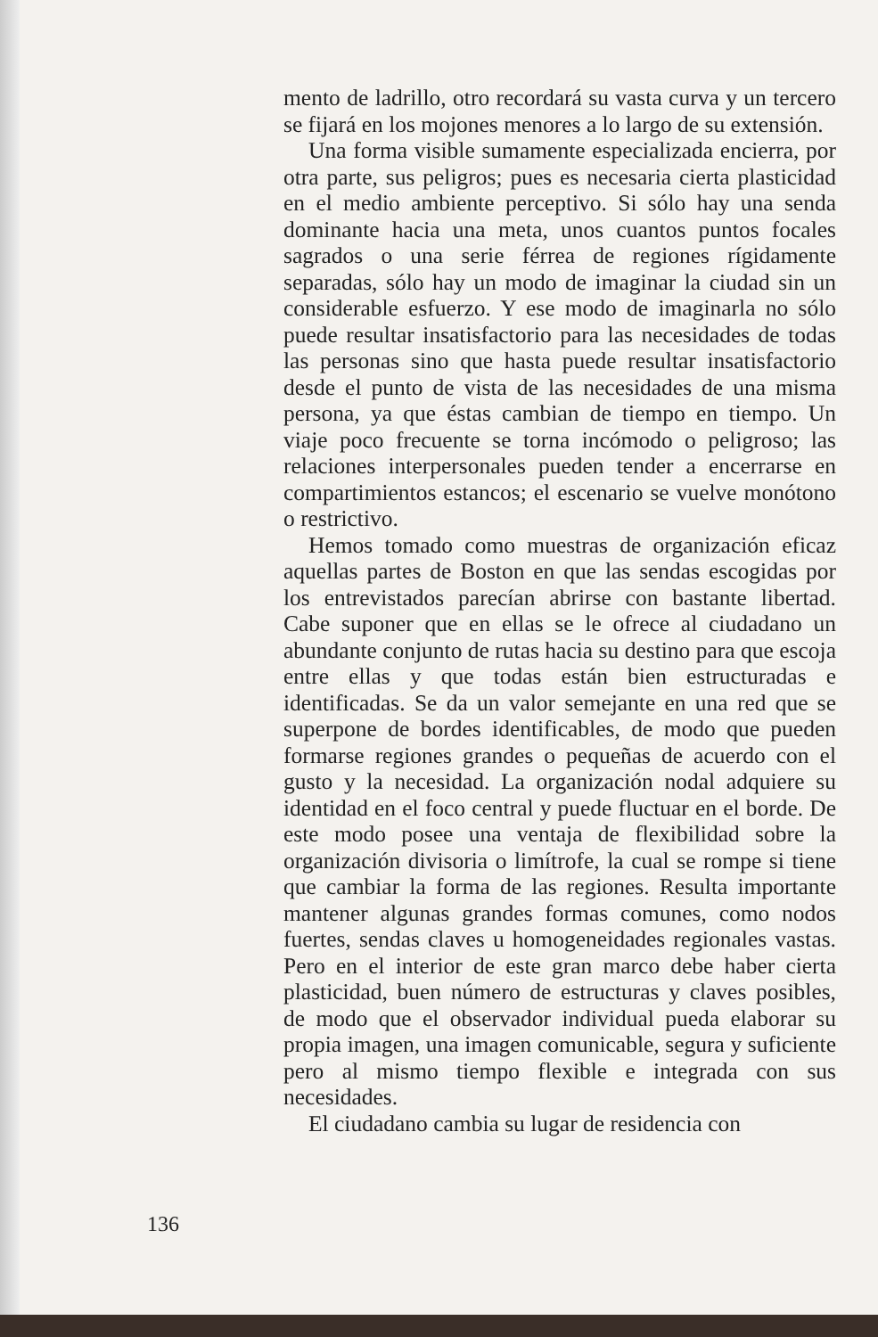mento de ladrillo, otro recordará su vasta curva y un tercero se fijará en los mojones menores a lo largo de su extensión.
Una forma visible sumamente especializada encierra, por otra parte, sus peligros; pues es necesaria cierta plasticidad en el medio ambiente perceptivo. Si sólo hay una senda dominante hacia una meta, unos cuantos puntos focales sagrados o una serie férrea de regiones rígidamente separadas, sólo hay un modo de imaginar la ciudad sin un considerable esfuerzo. Y ese modo de imaginarla no sólo puede resultar insatisfactorio para las necesidades de todas las personas sino que hasta puede resultar insatisfactorio desde el punto de vista de las necesidades de una misma persona, ya que éstas cambian de tiempo en tiempo. Un viaje poco frecuente se torna incómodo o peligroso; las relaciones interpersonales pueden tender a encerrarse en compartimientos estancos; el escenario se vuelve monótono o restrictivo.
Hemos tomado como muestras de organización eficaz aquellas partes de Boston en que las sendas escogidas por los entrevistados parecían abrirse con bastante libertad. Cabe suponer que en ellas se le ofrece al ciudadano un abundante conjunto de rutas hacia su destino para que escoja entre ellas y que todas están bien estructuradas e identificadas. Se da un valor semejante en una red que se superpone de bordes identificables, de modo que pueden formarse regiones grandes o pequeñas de acuerdo con el gusto y la necesidad. La organización nodal adquiere su identidad en el foco central y puede fluctuar en el borde. De este modo posee una ventaja de flexibilidad sobre la organización divisoria o limítrofe, la cual se rompe si tiene que cambiar la forma de las regiones. Resulta importante mantener algunas grandes formas comunes, como nodos fuertes, sendas claves u homogeneidades regionales vastas. Pero en el interior de este gran marco debe haber cierta plasticidad, buen número de estructuras y claves posibles, de modo que el observador individual pueda elaborar su propia imagen, una imagen comunicable, segura y suficiente pero al mismo tiempo flexible e integrada con sus necesidades.
El ciudadano cambia su lugar de residencia con
136